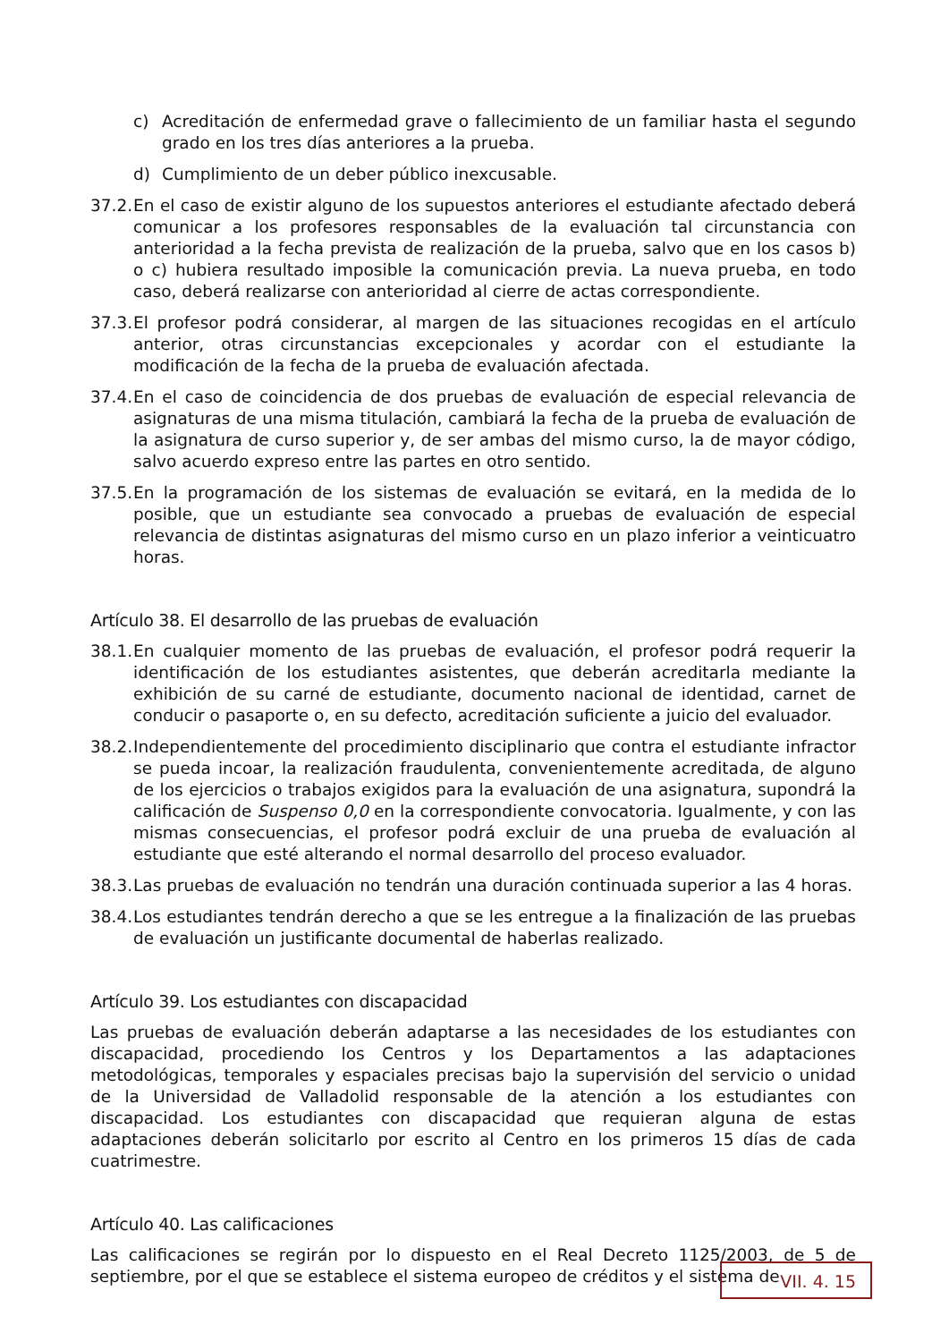c) Acreditación de enfermedad grave o fallecimiento de un familiar hasta el segundo grado en los tres días anteriores a la prueba.
d) Cumplimiento de un deber público inexcusable.
37.2. En el caso de existir alguno de los supuestos anteriores el estudiante afectado deberá comunicar a los profesores responsables de la evaluación tal circunstancia con anterioridad a la fecha prevista de realización de la prueba, salvo que en los casos b) o c) hubiera resultado imposible la comunicación previa. La nueva prueba, en todo caso, deberá realizarse con anterioridad al cierre de actas correspondiente.
37.3. El profesor podrá considerar, al margen de las situaciones recogidas en el artículo anterior, otras circunstancias excepcionales y acordar con el estudiante la modificación de la fecha de la prueba de evaluación afectada.
37.4. En el caso de coincidencia de dos pruebas de evaluación de especial relevancia de asignaturas de una misma titulación, cambiará la fecha de la prueba de evaluación de la asignatura de curso superior y, de ser ambas del mismo curso, la de mayor código, salvo acuerdo expreso entre las partes en otro sentido.
37.5. En la programación de los sistemas de evaluación se evitará, en la medida de lo posible, que un estudiante sea convocado a pruebas de evaluación de especial relevancia de distintas asignaturas del mismo curso en un plazo inferior a veinticuatro horas.
Artículo 38. El desarrollo de las pruebas de evaluación
38.1. En cualquier momento de las pruebas de evaluación, el profesor podrá requerir la identificación de los estudiantes asistentes, que deberán acreditarla mediante la exhibición de su carné de estudiante, documento nacional de identidad, carnet de conducir o pasaporte o, en su defecto, acreditación suficiente a juicio del evaluador.
38.2. Independientemente del procedimiento disciplinario que contra el estudiante infractor se pueda incoar, la realización fraudulenta, convenientemente acreditada, de alguno de los ejercicios o trabajos exigidos para la evaluación de una asignatura, supondrá la calificación de Suspenso 0,0 en la correspondiente convocatoria. Igualmente, y con las mismas consecuencias, el profesor podrá excluir de una prueba de evaluación al estudiante que esté alterando el normal desarrollo del proceso evaluador.
38.3. Las pruebas de evaluación no tendrán una duración continuada superior a las 4 horas.
38.4. Los estudiantes tendrán derecho a que se les entregue a la finalización de las pruebas de evaluación un justificante documental de haberlas realizado.
Artículo 39. Los estudiantes con discapacidad
Las pruebas de evaluación deberán adaptarse a las necesidades de los estudiantes con discapacidad, procediendo los Centros y los Departamentos a las adaptaciones metodológicas, temporales y espaciales precisas bajo la supervisión del servicio o unidad de la Universidad de Valladolid responsable de la atención a los estudiantes con discapacidad. Los estudiantes con discapacidad que requieran alguna de estas adaptaciones deberán solicitarlo por escrito al Centro en los primeros 15 días de cada cuatrimestre.
Artículo 40. Las calificaciones
Las calificaciones se regirán por lo dispuesto en el Real Decreto 1125/2003, de 5 de septiembre, por el que se establece el sistema europeo de créditos y el sistema de
VII. 4. 15